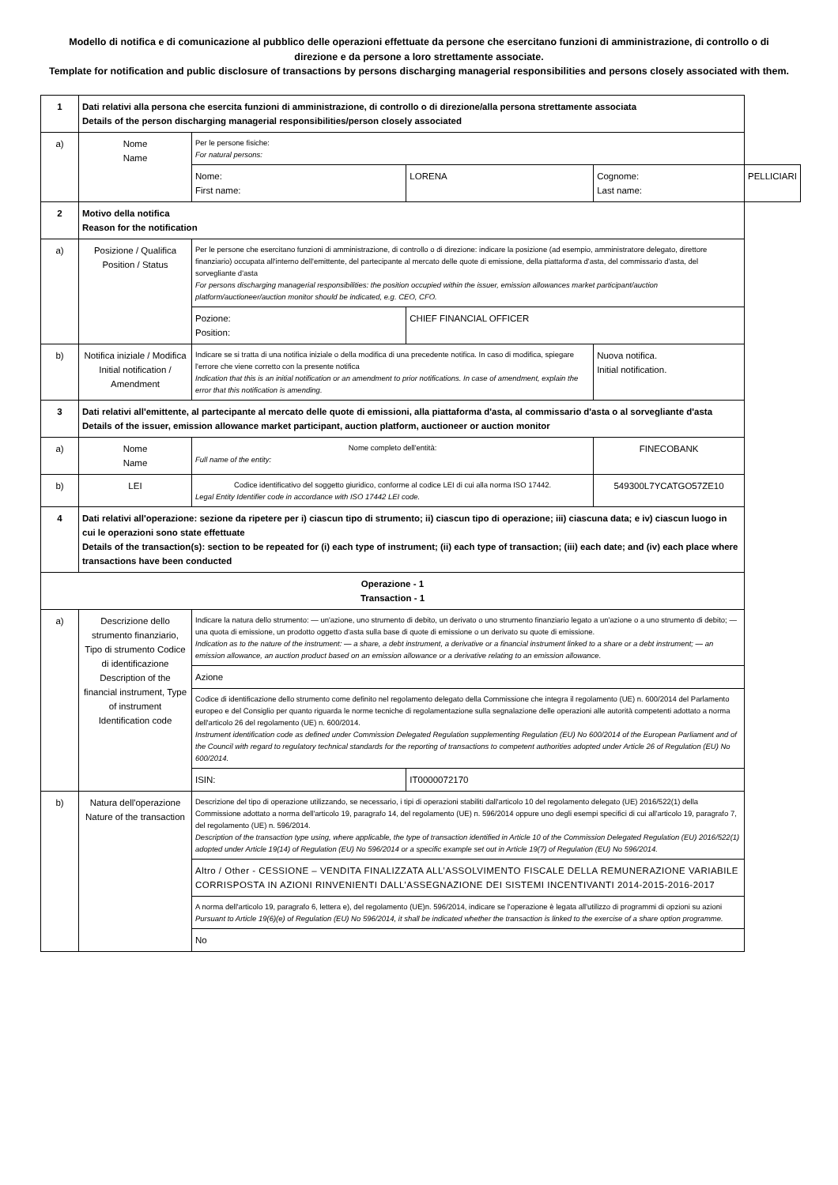Modello di notifica e di comunicazione al pubblico delle operazioni effettuate da persone che esercitano funzioni di amministrazione, di controllo o di direzione e da persone a loro strettamente associate.
Template for notification and public disclosure of transactions by persons discharging managerial responsibilities and persons closely associated with them.
| 1 | Dati relativi alla persona che esercita funzioni di amministrazione, di controllo o di direzione/alla persona strettamente associata Details of the person discharging managerial responsibilities/person closely associated | | | | | |
| a) | Nome Name | Per le persone fisiche: For natural persons: | | | | |
| | | Nome: First name: | LORENA | Cognome: Last name: | | PELLICIARI |
| 2 | Motivo della notifica Reason for the notification | | | | | |
| a) | Posizione / Qualifica Position / Status | Per le persone che esercitano funzioni di amministrazione, di controllo o di direzione: indicare la posizione (ad esempio, amministratore delegato, direttore finanziario) occupata all'interno dell'emittente, del partecipante al mercato delle quote di emissione, della piattaforma d'asta, del commissario d'asta, del sorvegliante d'asta For persons discharging managerial responsibilities: the position occupied within the issuer, emission allowances market participant/auction platform/auctioneer/auction monitor should be indicated, e.g. CEO, CFO. | | | | |
| | | Pozione: Position: | CHIEF FINANCIAL OFFICER | | | |
| b) | Notifica iniziale / Modifica Initial notification / Amendment | Indicare se si tratta di una notifica iniziale o della modifica di una precedente notifica. In caso di modifica, spiegare l'errore che viene corretto con la presente notifica Indication that this is an initial notification or an amendment to prior notifications. In case of amendment, explain the error that this notification is amending. | | | Nuova notifica. Initial notification. | |
| 3 | Dati relativi all'emittente, al partecipante al mercato delle quote di emissioni, alla piattaforma d'asta, al commissario d'asta o al sorvegliante d'asta Details of the issuer, emission allowance market participant, auction platform, auctioneer or auction monitor | | | | | |
| a) | Nome Name | Nome completo dell'entità: Full name of the entity: | | FINECOBANK | | |
| b) | LEI | Codice identificativo del soggetto giuridico, conforme al codice LEI di cui alla norma ISO 17442. Legal Entity Identifier code in accordance with ISO 17442 LEI code. | | 549300L7YCATGO57ZE10 | | |
| 4 | Dati relativi all'operazione: sezione da ripetere per i) ciascun tipo di strumento; ii) ciascun tipo di operazione; iii) ciascuna data; e iv) ciascun luogo in cui le operazioni sono state effettuate Details of the transaction(s): section to be repeated for (i) each type of instrument; (ii) each type of transaction; (iii) each date; and (iv) each place where transactions have been conducted | | | | | |
| Operazione - 1 Transaction - 1 | | | | | | |
| a) | Descrizione dello strumento finanziario, Tipo di strumento Codice di identificazione Description of the financial instrument, Type of instrument Identification code | Indicare la natura dello strumento: — un'azione, uno strumento di debito, un derivato o uno strumento finanziario legato a un'azione o a uno strumento di debito; — una quota di emissione, un prodotto oggetto d'asta sulla base di quote di emissione o un derivato su quote di emissione. Indication as to the nature of the instrument: — a share, a debt instrument, a derivative or a financial instrument linked to a share or a debt instrument; — an emission allowance, an auction product based on an emission allowance or a derivative relating to an emission allowance. | | | | |
| | | Azione | | | | |
| | | Codice di identificazione dello strumento come definito nel regolamento delegato della Commissione che integra il regolamento (UE) n. 600/2014 del Parlamento europeo e del Consiglio per quanto riguarda le norme tecniche di regolamentazione sulla segnalazione delle operazioni alle autorità competenti adottato a norma dell'articolo 26 del regolamento (UE) n. 600/2014. Instrument identification code as defined under Commission Delegated Regulation supplementing Regulation (EU) No 600/2014 of the European Parliament and of the Council with regard to regulatory technical standards for the reporting of transactions to competent authorities adopted under Article 26 of Regulation (EU) No 600/2014. | | | | |
| | | ISIN: | IT0000072170 | | | |
| b) | Natura dell'operazione Nature of the transaction | Descrizione del tipo di operazione utilizzando, se necessario, i tipi di operazioni stabiliti dall'articolo 10 del regolamento delegato (UE) 2016/522(1) della Commissione adottato a norma dell'articolo 19, paragrafo 14, del regolamento (UE) n. 596/2014 oppure uno degli esempi specifici di cui all'articolo 19, paragrafo 7, del regolamento (UE) n. 596/2014. Description of the transaction type using, where applicable, the type of transaction identified in Article 10 of the Commission Delegated Regulation (EU) 2016/522(1) adopted under Article 19(14) of Regulation (EU) No 596/2014 or a specific example set out in Article 19(7) of Regulation (EU) No 596/2014. | | | | |
| | | Altro / Other - CESSIONE – VENDITA FINALIZZATA ALL’ASSOLVIMENTO FISCALE DELLA REMUNERAZIONE VARIABILE CORRISPOSTA IN AZIONI RINVENIENTI DALL’ASSEGNAZIONE DEI SISTEMI INCENTIVANTI 2014-2015-2016-2017 | | | | |
| | | A norma dell'articolo 19, paragrafo 6, lettera e), del regolamento (UE)n. 596/2014, indicare se l'operazione è legata all'utilizzo di programmi di opzioni su azioni Pursuant to Article 19(6)(e) of Regulation (EU) No 596/2014, it shall be indicated whether the transaction is linked to the exercise of a share option programme. | | | | |
| | | No | | | | |